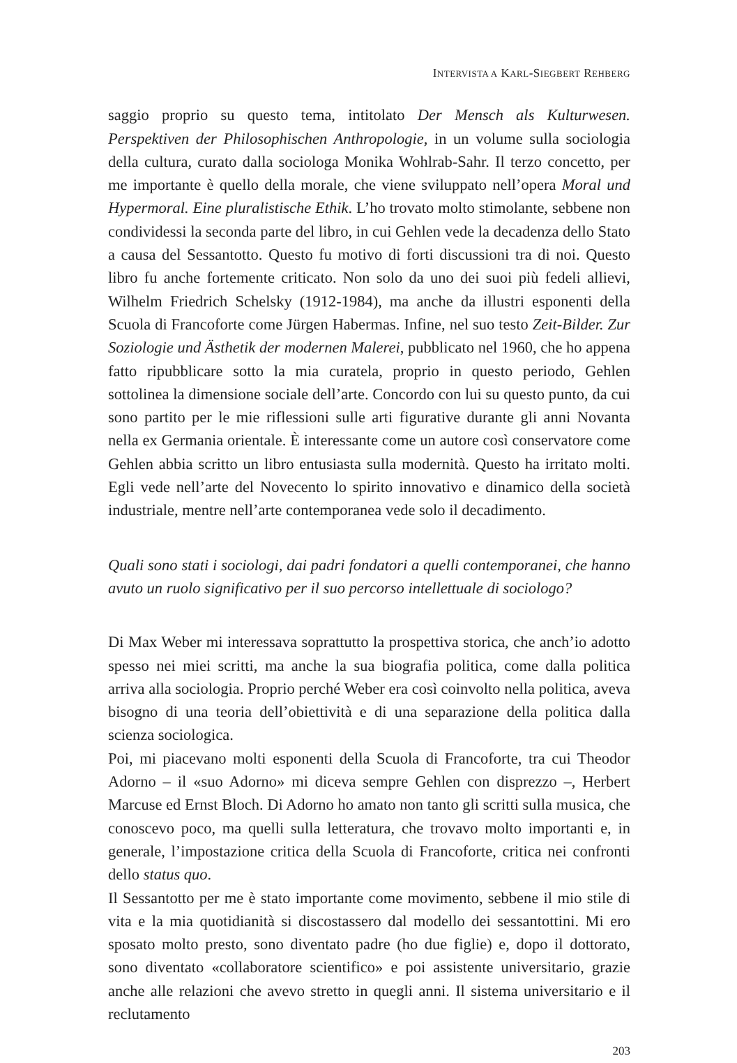INTERVISTA A KARL-SIEGBERT REHBERG
saggio proprio su questo tema, intitolato Der Mensch als Kulturwesen. Perspektiven der Philosophischen Anthropologie, in un volume sulla sociologia della cultura, curato dalla sociologa Monika Wohlrab-Sahr. Il terzo concetto, per me importante è quello della morale, che viene sviluppato nell’opera Moral und Hypermoral. Eine pluralistische Ethik. L’ho trovato molto stimolante, sebbene non condividessi la seconda parte del libro, in cui Gehlen vede la decadenza dello Stato a causa del Sessantotto. Questo fu motivo di forti discussioni tra di noi. Questo libro fu anche fortemente criticato. Non solo da uno dei suoi più fedeli allievi, Wilhelm Friedrich Schelsky (1912-1984), ma anche da illustri esponenti della Scuola di Francoforte come Jürgen Habermas. Infine, nel suo testo Zeit-Bilder. Zur Soziologie und Ästhetik der modernen Malerei, pubblicato nel 1960, che ho appena fatto ripubblicare sotto la mia curatela, proprio in questo periodo, Gehlen sottolinea la dimensione sociale dell’arte. Concordo con lui su questo punto, da cui sono partito per le mie riflessioni sulle arti figurative durante gli anni Novanta nella ex Germania orientale. È interessante come un autore così conservatore come Gehlen abbia scritto un libro entusiasta sulla modernità. Questo ha irritato molti. Egli vede nell’arte del Novecento lo spirito innovativo e dinamico della società industriale, mentre nell’arte contemporanea vede solo il decadimento.
Quali sono stati i sociologi, dai padri fondatori a quelli contemporanei, che hanno avuto un ruolo significativo per il suo percorso intellettuale di sociologo?
Di Max Weber mi interessava soprattutto la prospettiva storica, che anch’io adotto spesso nei miei scritti, ma anche la sua biografia politica, come dalla politica arriva alla sociologia. Proprio perché Weber era così coinvolto nella politica, aveva bisogno di una teoria dell’obiettività e di una separazione della politica dalla scienza sociologica.
Poi, mi piacevano molti esponenti della Scuola di Francoforte, tra cui Theodor Adorno – il «suo Adorno» mi diceva sempre Gehlen con disprezzo –, Herbert Marcuse ed Ernst Bloch. Di Adorno ho amato non tanto gli scritti sulla musica, che conoscevo poco, ma quelli sulla letteratura, che trovavo molto importanti e, in generale, l’impostazione critica della Scuola di Francoforte, critica nei confronti dello status quo.
Il Sessantotto per me è stato importante come movimento, sebbene il mio stile di vita e la mia quotidianità si discostassero dal modello dei sessantottini. Mi ero sposato molto presto, sono diventato padre (ho due figlie) e, dopo il dottorato, sono diventato «collaboratore scientifico» e poi assistente universitario, grazie anche alle relazioni che avevo stretto in quegli anni. Il sistema universitario e il reclutamento
203